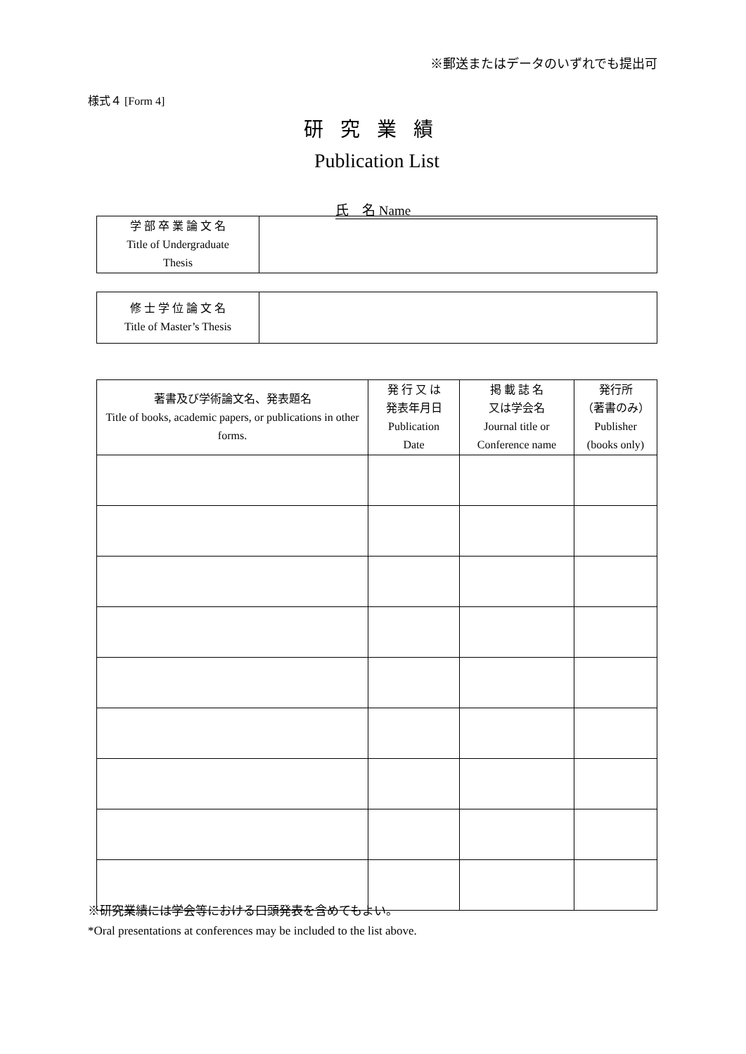※郵送またはデータのいずれでも提出可
様式４ [Form 4]
研究業績
Publication List
氏　名 Name
| 学 部 卒 業 論 文 名 Title of Undergraduate Thesis | |
| 修 士 学 位 論 文 名 Title of Master’s Thesis | |
| 著書及び学術論文名、発表題名 Title of books, academic papers, or publications in other forms. | 発 行 又 は 発表年月日 Publication Date | 掲 載 誌 名 又は学会名 Journal title or Conference name | 発行所 （著書のみ） Publisher (books only) |
| --- | --- | --- | --- |
※研究業績には学会等における口頭発表を含めてもよい。
*Oral presentations at conferences may be included to the list above.